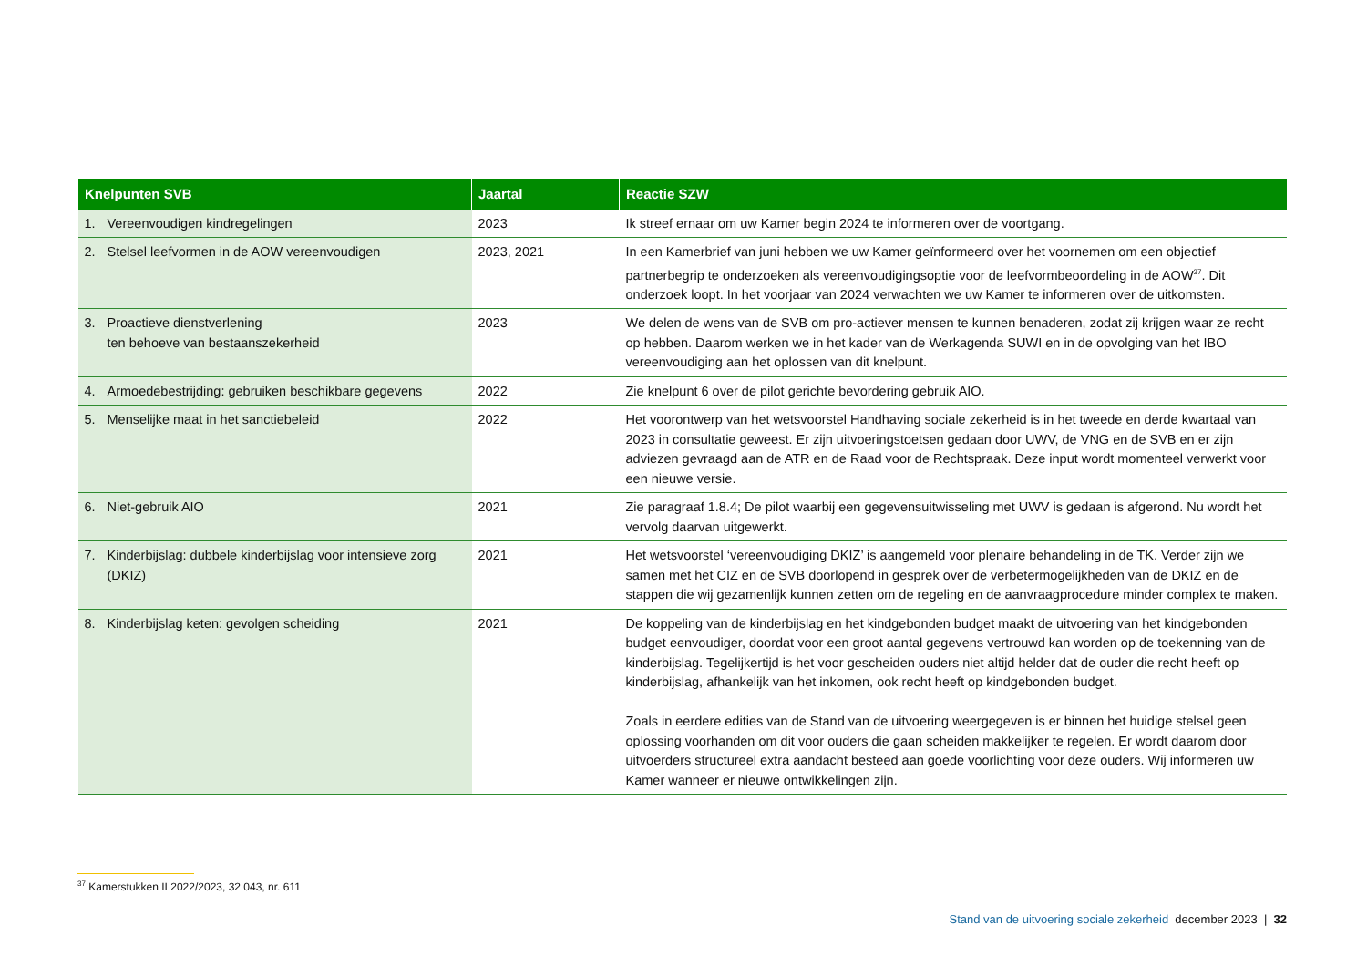| Knelpunten SVB | Jaartal | Reactie SZW |
| --- | --- | --- |
| 1. Vereenvoudigen kindregelingen | 2023 | Ik streef ernaar om uw Kamer begin 2024 te informeren over de voortgang. |
| 2. Stelsel leefvormen in de AOW vereenvoudigen | 2023, 2021 | In een Kamerbrief van juni hebben we uw Kamer geïnformeerd over het voornemen om een objectief partnerbegrip te onderzoeken als vereenvoudigingsoptie voor de leefvormbeoordeling in de AOW<sup>37</sup>. Dit onderzoek loopt. In het voorjaar van 2024 verwachten we uw Kamer te informeren over de uitkomsten. |
| 3. Proactieve dienstverlening ten behoeve van bestaanszekerheid | 2023 | We delen de wens van de SVB om pro-actiever mensen te kunnen benaderen, zodat zij krijgen waar ze recht op hebben. Daarom werken we in het kader van de Werkagenda SUWI en in de opvolging van het IBO vereenvoudiging aan het oplossen van dit knelpunt. |
| 4. Armoedebestrijding: gebruiken beschikbare gegevens | 2022 | Zie knelpunt 6 over de pilot gerichte bevordering gebruik AIO. |
| 5. Menselijke maat in het sanctiebeleid | 2022 | Het voorontwerp van het wetsvoorstel Handhaving sociale zekerheid is in het tweede en derde kwartaal van 2023 in consultatie geweest. Er zijn uitvoeringstoetsen gedaan door UWV, de VNG en de SVB en er zijn adviezen gevraagd aan de ATR en de Raad voor de Rechtspraak. Deze input wordt momenteel verwerkt voor een nieuwe versie. |
| 6. Niet-gebruik AIO | 2021 | Zie paragraaf 1.8.4; De pilot waarbij een gegevensuitwisseling met UWV is gedaan is afgerond. Nu wordt het vervolg daarvan uitgewerkt. |
| 7. Kinderbijslag: dubbele kinderbijslag voor intensieve zorg (DKIZ) | 2021 | Het wetsvoorstel ‘vereenvoudiging DKIZ’ is aangemeld voor plenaire behandeling in de TK. Verder zijn we samen met het CIZ en de SVB doorlopend in gesprek over de verbetermogelijkheden van de DKIZ en de stappen die wij gezamenlijk kunnen zetten om de regeling en de aanvraagprocedure minder complex te maken. |
| 8. Kinderbijslag keten: gevolgen scheiding | 2021 | De koppeling van de kinderbijslag en het kindgebonden budget maakt de uitvoering van het kindgebonden budget eenvoudiger, doordat voor een groot aantal gegevens vertrouwd kan worden op de toekenning van de kinderbijslag. Tegelijkertijd is het voor gescheiden ouders niet altijd helder dat de ouder die recht heeft op kinderbijslag, afhankelijk van het inkomen, ook recht heeft op kindgebonden budget. Zoals in eerdere edities van de Stand van de uitvoering weergegeven is er binnen het huidige stelsel geen oplossing voorhanden om dit voor ouders die gaan scheiden makkelijker te regelen. Er wordt daarom door uitvoerders structureel extra aandacht besteed aan goede voorlichting voor deze ouders. Wij informeren uw Kamer wanneer er nieuwe ontwikkelingen zijn. |
<sup>37</sup> Kamerstukken II 2022/2023, 32 043, nr. 611
Stand van de uitvoering sociale zekerheid december 2023 | 32